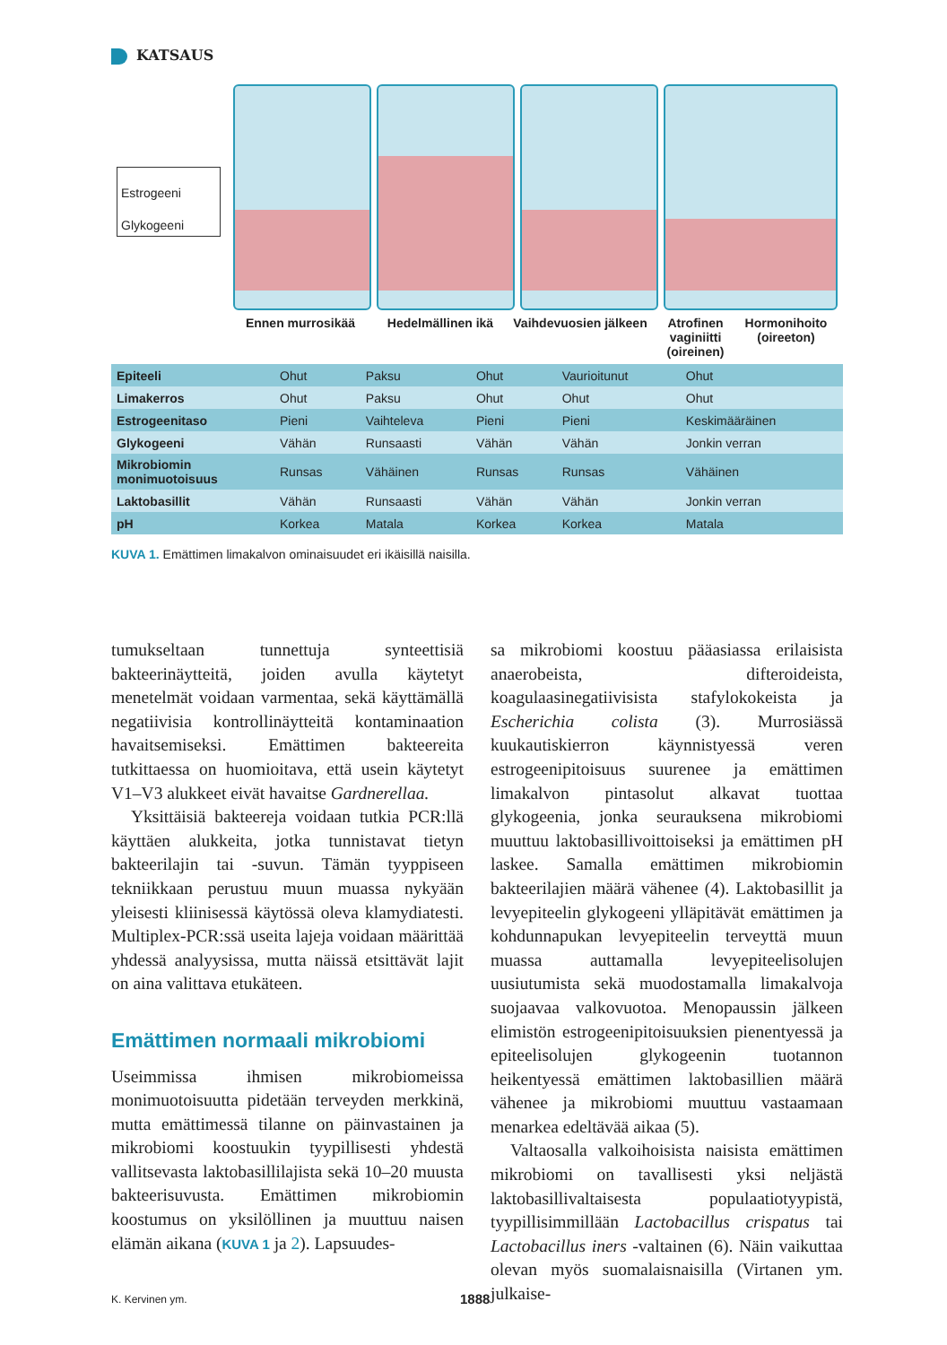KATSAUS
Estrogeeni
Glykogeeni
Ennen murrosikää Hedelmällinen ikä Vaihdevuosien jälkeen Atrofinen vaginiitti (oireinen) Hormonihoito (oireeton)
| Epiteeli | Ohut | Paksu | Ohut | Vaurioitunut | Ohut |
| Limakerros | Ohut | Paksu | Ohut | Ohut | Ohut |
| Estrogeenitaso | Pieni | Vaihteleva | Pieni | Pieni | Keskimääräinen |
| Glykogeeni | Vähän | Runsaasti | Vähän | Vähän | Jonkin verran |
| Mikrobiomin monimuotoisuus | Runsas | Vähäinen | Runsas | Runsas | Vähäinen |
| Laktobasillit | Vähän | Runsaasti | Vähän | Vähän | Jonkin verran |
| pH | Korkea | Matala | Korkea | Korkea | Matala |
KUVA 1. Emättimen limakalvon ominaisuudet eri ikäisillä naisilla.
tumukseltaan tunnettuja synteettisiä bakteerinäytteitä, joiden avulla käytetyt menetelmät voidaan varmentaa, sekä käyttämällä negatiivisia kontrollinäytteitä kontaminaation havaitsemiseksi. Emättimen bakteereita tutkittaessa on huomioitava, että usein käytetyt V1–V3 alukkeet eivät havaitse Gardnerellaa.
Yksittäisiä bakteereja voidaan tutkia PCR:llä käyttäen alukkeita, jotka tunnistavat tietyn bakteerilajin tai -suvun. Tämän tyyppiseen tekniikkaan perustuu muun muassa nykyään yleisesti kliinisessä käytössä oleva klamydiatesti. Multiplex-PCR:ssä useita lajeja voidaan määrittää yhdessä analyysissa, mutta näissä etsittävät lajit on aina valittava etukäteen.
Emättimen normaali mikrobiomi
Useimmissa ihmisen mikrobiomeissa monimuotoisuutta pidetään terveyden merkkinä, mutta emättimessä tilanne on päinvastainen ja mikrobiomi koostuukin tyypillisesti yhdestä vallitsevasta laktobasillilajista sekä 10–20 muusta bakteerisuvusta. Emättimen mikrobiomin koostumus on yksilöllinen ja muuttuu naisen elämän aikana (KUVA 1 ja 2). Lapsuudes-
sa mikrobiomi koostuu pääasiassa erilaisista anaerobeista, difteroideista, koagulaasinegatiivisista stafylokokeista ja Escherichia colista (3). Murrosiässä kuukautiskierron käynnistyessä veren estrogeenipitoisuus suurenee ja emättimen limakalvon pintasolut alkavat tuottaa glykogeenia, jonka seurauksena mikrobiomi muuttuu laktobasillivoittoiseksi ja emättimen pH laskee. Samalla emättimen mikrobiomin bakteerilajien määrä vähenee (4). Laktobasillit ja levyepiteelin glykogeeni ylläpitävät emättimen ja kohdunnapukan levyepiteelin terveyttä muun muassa auttamalla levyepiteelisolujen uusiutumista sekä muodostamalla limakalvoja suojaavaa valkovuotoa. Menopaussin jälkeen elimistön estrogeenipitoisuuksien pienentyessä ja epiteelisolujen glykogeenin tuotannon heikentyessä emättimen laktobasillien määrä vähenee ja mikrobiomi muuttuu vastaamaan menarkea edeltävää aikaa (5).
Valtaosalla valkoihoisista naisista emättimen mikrobiomi on tavallisesti yksi neljästä laktobasillivaltaisesta populaatiotyypistä, tyypillisimmillään Lactobacillus crispatus tai Lactobacillus iners -valtainen (6). Näin vaikuttaa olevan myös suomalaisnaisilla (Virtanen ym. julkaise-
K. Kervinen ym. 1888